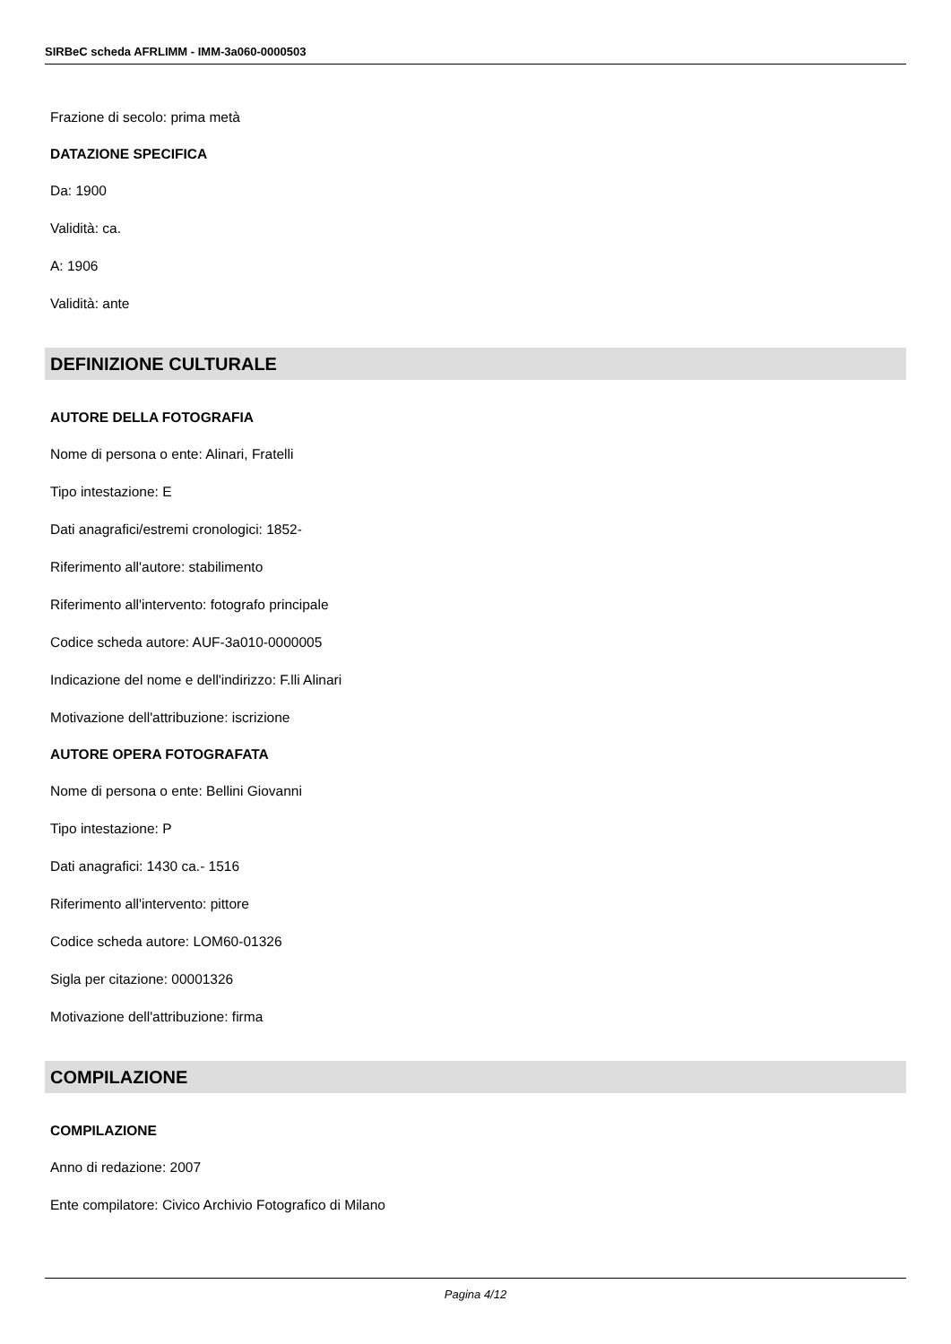SIRBeC scheda AFRLIMM - IMM-3a060-0000503
Frazione di secolo: prima metà
DATAZIONE SPECIFICA
Da: 1900
Validità: ca.
A: 1906
Validità: ante
DEFINIZIONE CULTURALE
AUTORE DELLA FOTOGRAFIA
Nome di persona o ente: Alinari, Fratelli
Tipo intestazione: E
Dati anagrafici/estremi cronologici: 1852-
Riferimento all'autore: stabilimento
Riferimento all'intervento: fotografo principale
Codice scheda autore: AUF-3a010-0000005
Indicazione del nome e dell'indirizzo: F.lli Alinari
Motivazione dell'attribuzione: iscrizione
AUTORE OPERA FOTOGRAFATA
Nome di persona o ente: Bellini Giovanni
Tipo intestazione: P
Dati anagrafici: 1430 ca.- 1516
Riferimento all'intervento: pittore
Codice scheda autore: LOM60-01326
Sigla per citazione: 00001326
Motivazione dell'attribuzione: firma
COMPILAZIONE
COMPILAZIONE
Anno di redazione: 2007
Ente compilatore: Civico Archivio Fotografico di Milano
Pagina 4/12